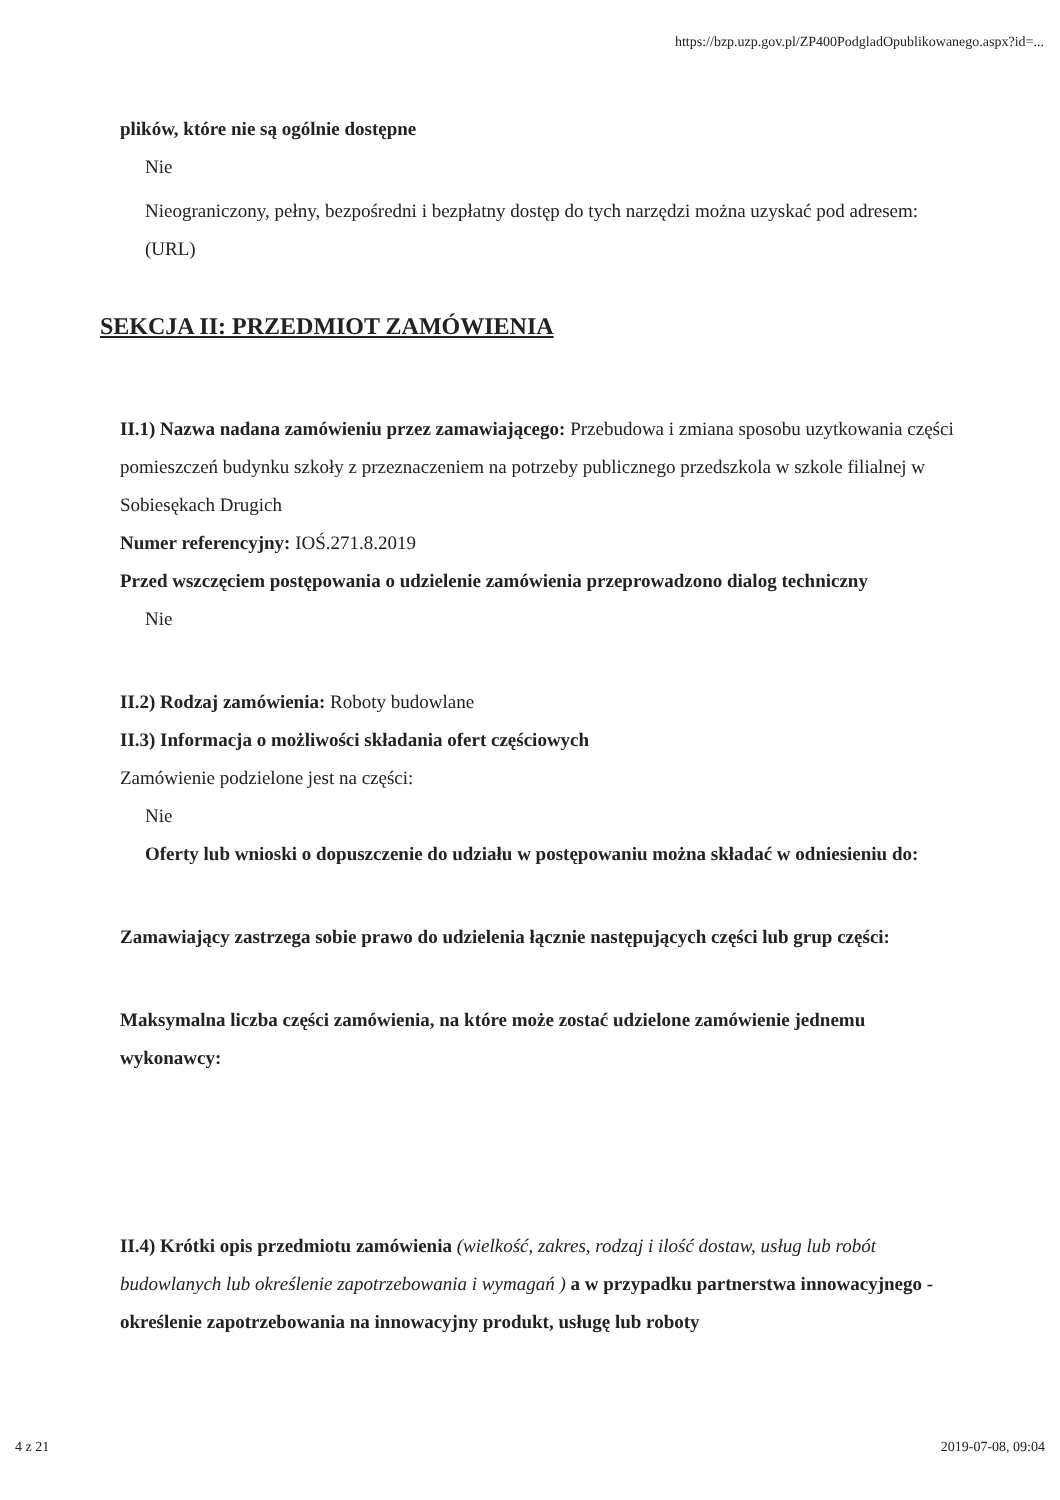https://bzp.uzp.gov.pl/ZP400PodgladOpublikowanego.aspx?id=...
plików, które nie są ogólnie dostępne
Nie
Nieograniczony, pełny, bezpośredni i bezpłatny dostęp do tych narzędzi można uzyskać pod adresem: (URL)
SEKCJA II: PRZEDMIOT ZAMÓWIENIA
II.1) Nazwa nadana zamówieniu przez zamawiającego: Przebudowa i zmiana sposobu uzytkowania części pomieszczeń budynku szkoły z przeznaczeniem na potrzeby publicznego przedszkola w szkole filialnej w Sobiesękach Drugich
Numer referencyjny: IOŚ.271.8.2019
Przed wszczęciem postępowania o udzielenie zamówienia przeprowadzono dialog techniczny
Nie
II.2) Rodzaj zamówienia: Roboty budowlane
II.3) Informacja o możliwości składania ofert częściowych
Zamówienie podzielone jest na części:
Nie
Oferty lub wnioski o dopuszczenie do udziału w postępowaniu można składać w odniesieniu do:
Zamawiający zastrzega sobie prawo do udzielenia łącznie następujących części lub grup części:
Maksymalna liczba części zamówienia, na które może zostać udzielone zamówienie jednemu wykonawcy:
II.4) Krótki opis przedmiotu zamówienia (wielkość, zakres, rodzaj i ilość dostaw, usług lub robót budowlanych lub określenie zapotrzebowania i wymagań ) a w przypadku partnerstwa innowacyjnego - określenie zapotrzebowania na innowacyjny produkt, usługę lub roboty
4 z 21 2019-07-08, 09:04